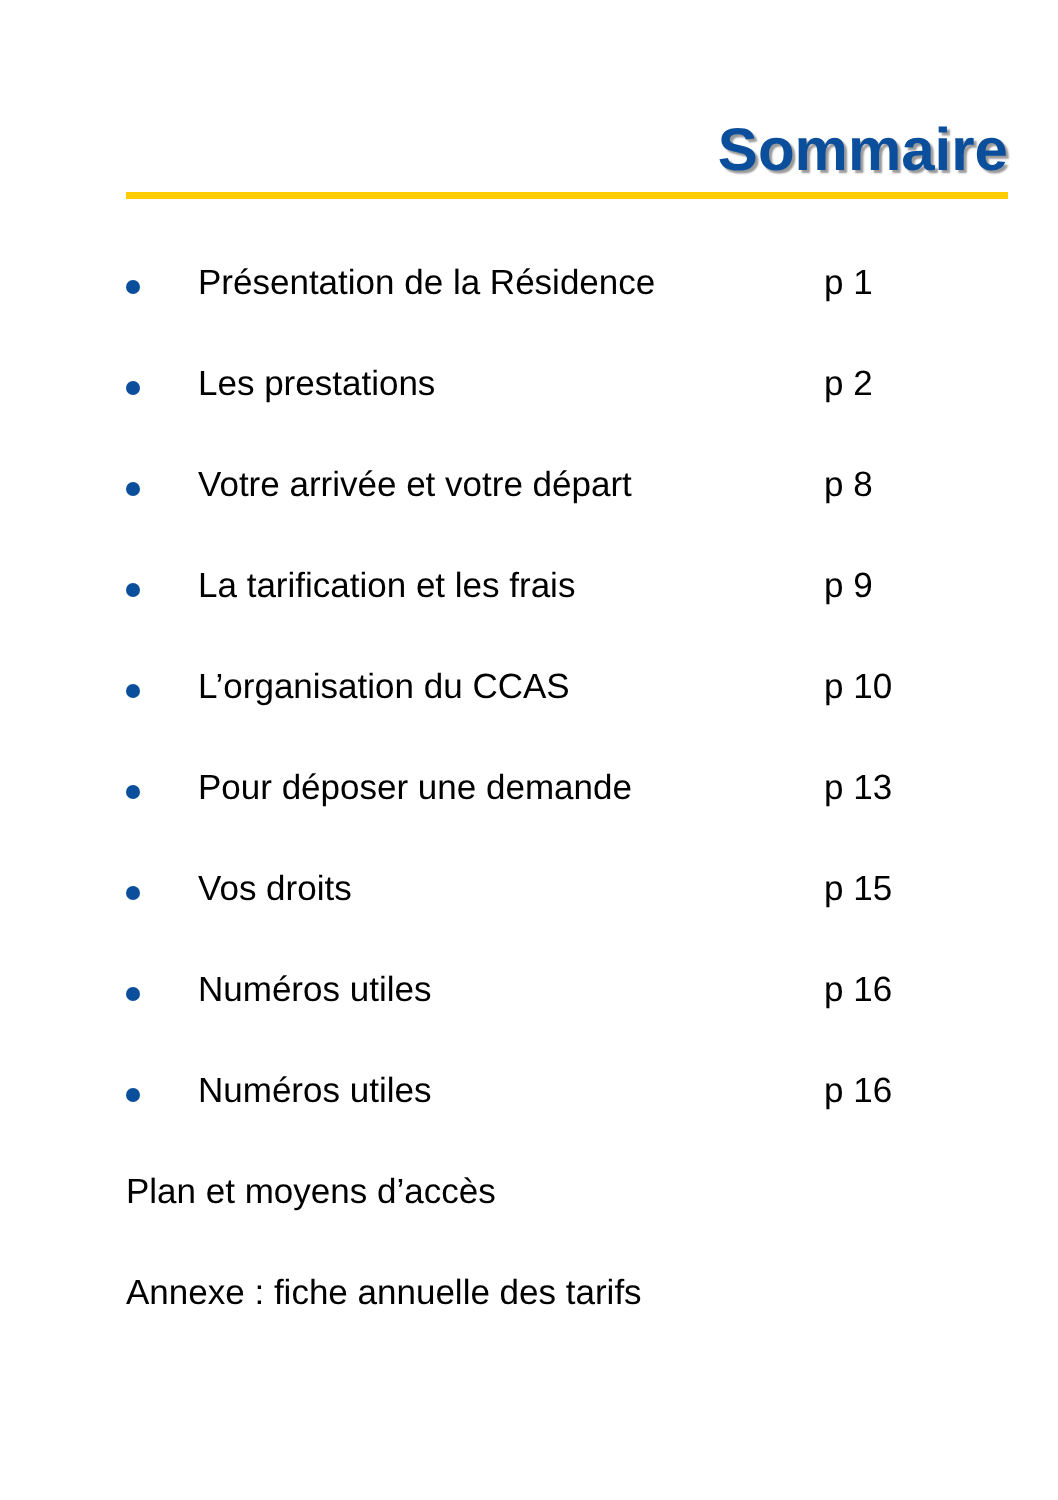Sommaire
Présentation de la Résidence p 1
Les prestations p 2
Votre arrivée et votre départ p 8
La tarification et les frais p 9
L’organisation du CCAS p 10
Pour déposer une demande p 13
Vos droits p 15
Numéros utiles p 16
Numéros utiles p 16
Plan et moyens d’accès
Annexe : fiche annuelle des tarifs